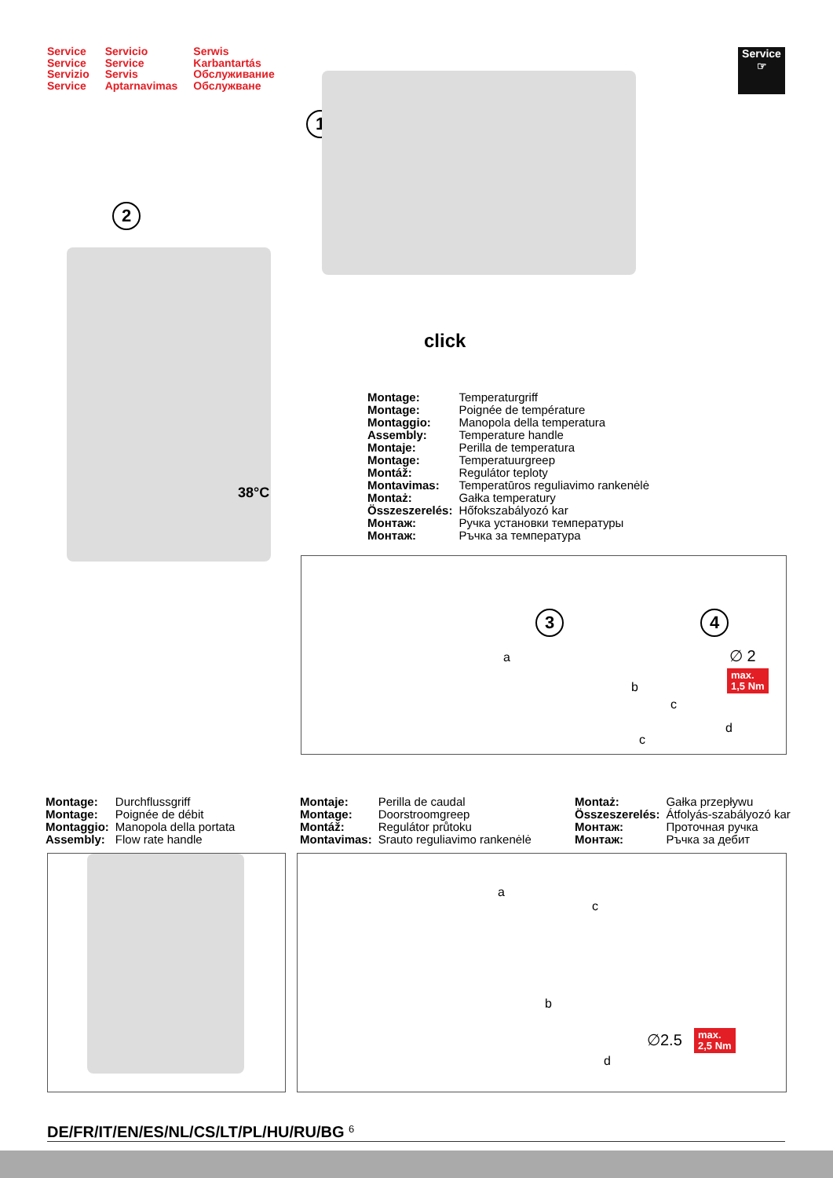Service
Service
Servizio
Service
Servicio
Service
Servis
Aptarnavimas
Serwis
Karbantartás
Обслуживание
Обслужване
Service
☞
1
2
click
38°C
| Montage: | Temperaturgriff |
| Montage: | Poignée de température |
| Montaggio: | Manopola della temperatura |
| Assembly: | Temperature handle |
| Montaje: | Perilla de temperatura |
| Montage: | Temperatuurgreep |
| Montáž: | Regulátor teploty |
| Montavimas: | Temperatūros reguliavimo rankenėlė |
| Montaż: | Gałka temperatury |
| Összeszerelés: | Hőfokszabályozó kar |
| Монтаж: | Ручка установки температуры |
| Монтаж: | Ръчка за температура |
3 4
a
b
c
c
d
∅ 2
max.
1,5 Nm
| Montage: | Durchflussgriff |
| Montage: | Poignée de débit |
| Montaggio: | Manopola della portata |
| Assembly: | Flow rate handle |
| Montaje: | Perilla de caudal |
| Montage: | Doorstroomgreep |
| Montáž: | Regulátor průtoku |
| Montavimas: | Srauto reguliavimo rankenėlė |
| Montaż: | Gałka przepływu |
| Összeszerelés: | Átfolyás-szabályozó kar |
| Монтаж: | Проточная ручка |
| Монтаж: | Ръчка за дебит |
a
c
b
d
∅2.5
max.
2,5 Nm
DE/FR/IT/EN/ES/NL/CS/LT/PL/HU/RU/BG 6